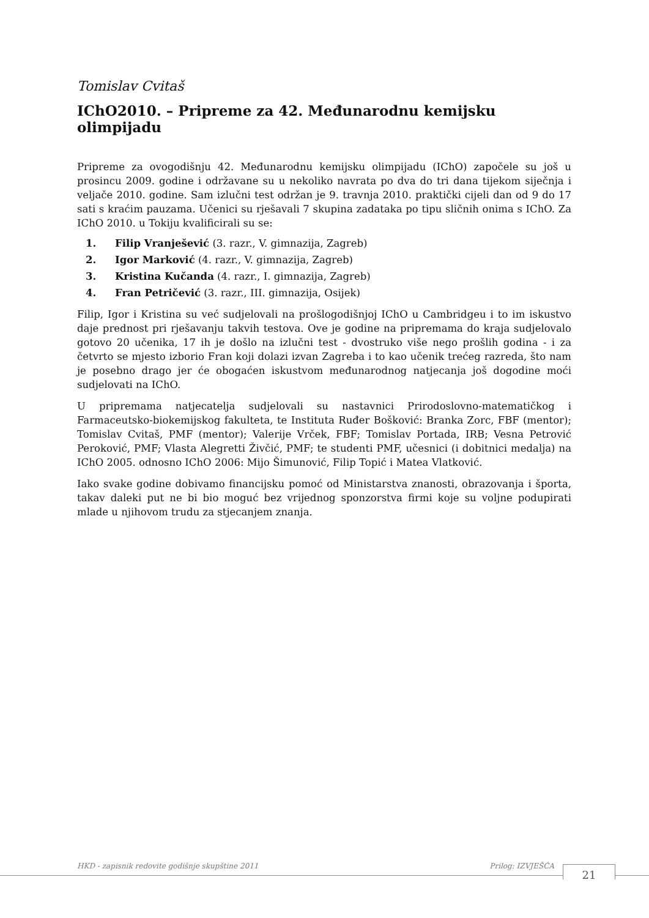Tomislav Cvitaš
IChO2010. – Pripreme za 42. Međunarodnu kemijsku olimpijadu
Pripreme za ovogodišnju 42. Međunarodnu kemijsku olimpijadu (IChO) započele su još u prosincu 2009. godine i održavane su u nekoliko navrata po dva do tri dana tijekom siječnja i veljače 2010. godine. Sam izlučni test održan je 9. travnja 2010. praktički cijeli dan od 9 do 17 sati s kraćim pauzama. Učenici su rješavali 7 skupina zadataka po tipu sličnih onima s IChO. Za IChO 2010. u Tokiju kvalificirali su se:
1. Filip Vranješević (3. razr., V. gimnazija, Zagreb)
2. Igor Marković (4. razr., V. gimnazija, Zagreb)
3. Kristina Kučanda (4. razr., I. gimnazija, Zagreb)
4. Fran Petričević (3. razr., III. gimnazija, Osijek)
Filip, Igor i Kristina su već sudjelovali na prošlogodišnjoj IChO u Cambridgeu i to im iskustvo daje prednost pri rješavanju takvih testova. Ove je godine na pripremama do kraja sudjelovalo gotovo 20 učenika, 17 ih je došlo na izlučni test - dvostruko više nego prošlih godina - i za četvrto se mjesto izborio Fran koji dolazi izvan Zagreba i to kao učenik trećeg razreda, što nam je posebno drago jer će obogaćen iskustvom međunarodnog natjecanja još dogodine moći sudjelovati na IChO.
U pripremama natjecatelja sudjelovali su nastavnici Prirodoslovno-matematičkog i Farmaceutsko-biokemijskog fakulteta, te Instituta Ruđer Bošković: Branka Zorc, FBF (mentor); Tomislav Cvitaš, PMF (mentor); Valerije Vrček, FBF; Tomislav Portada, IRB; Vesna Petrović Peroković, PMF; Vlasta Alegretti Živčić, PMF; te studenti PMF, učesnici (i dobitnici medalja) na IChO 2005. odnosno IChO 2006: Mijo Šimunović, Filip Topić i Matea Vlatković.
Iako svake godine dobivamo financijsku pomoć od Ministarstva znanosti, obrazovanja i športa, takav daleki put ne bi bio moguć bez vrijednog sponzorstva firmi koje su voljne podupirati mlade u njihovom trudu za stjecanjem znanja.
HKD - zapisnik redovite godišnje skupštine 2011 Prilog: IZVJEŠĆA 21